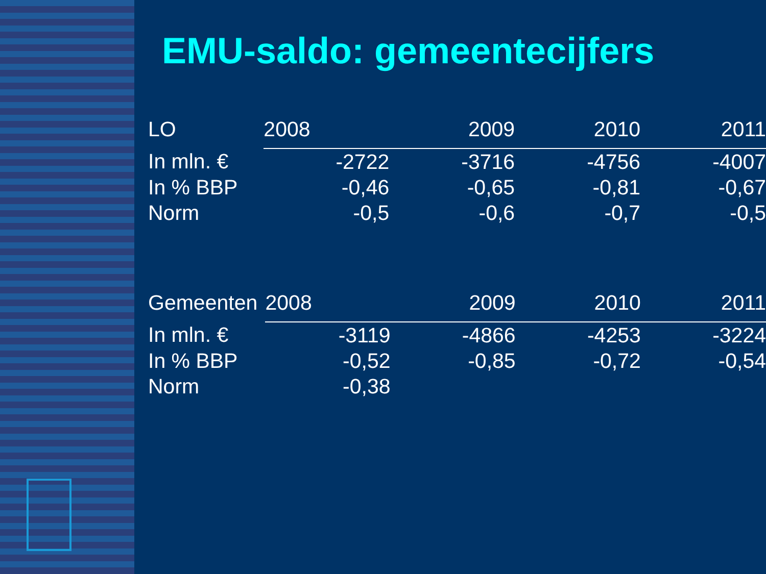EMU-saldo: gemeentecijfers
| LO | 2008 | 2009 | 2010 | 2011 |
| In mln. € | -2722 | -3716 | -4756 | -4007 |
| In % BBP | -0,46 | -0,65 | -0,81 | -0,67 |
| Norm | -0,5 | -0,6 | -0,7 | -0,5 |
| Gemeenten | 2008 | 2009 | 2010 | 2011 |
| In mln. € | -3119 | -4866 | -4253 | -3224 |
| In % BBP | -0,52 | -0,85 | -0,72 | -0,54 |
| Norm | -0,38 | | | |